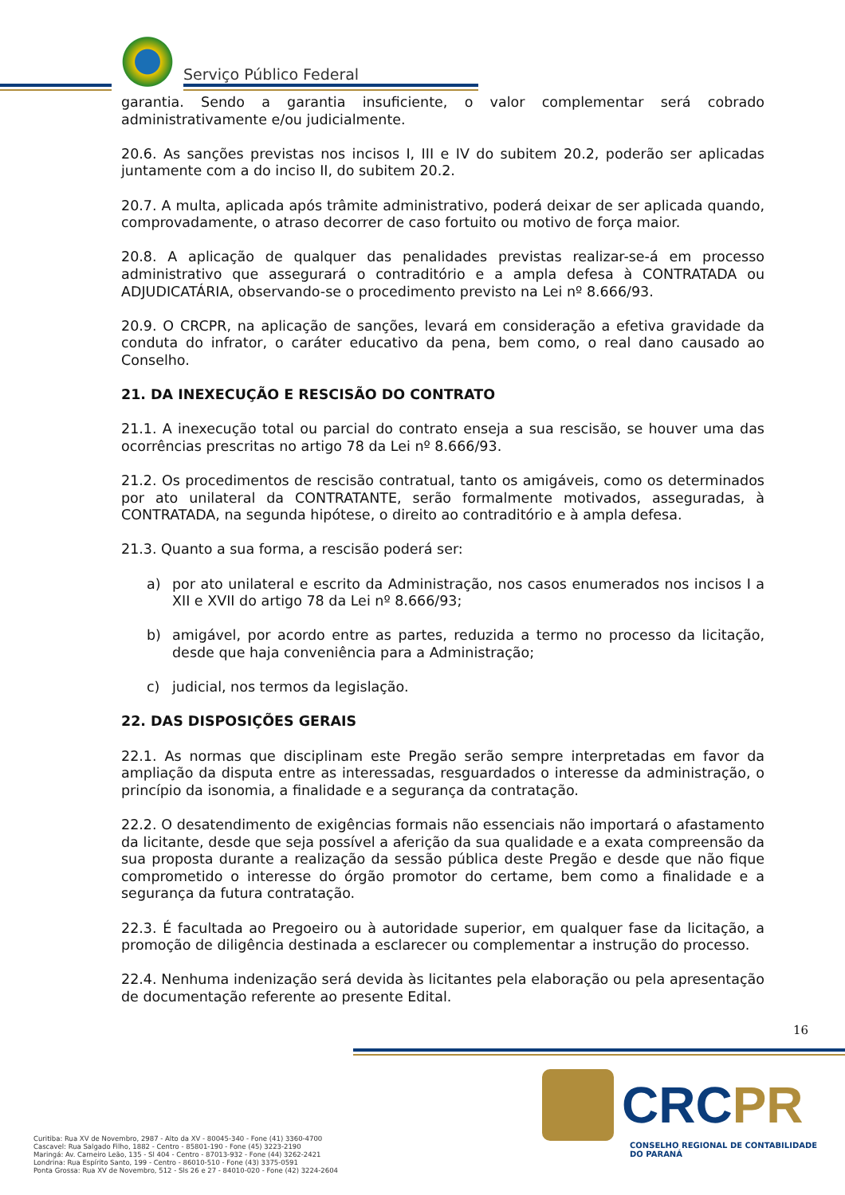Serviço Público Federal
garantia. Sendo a garantia insuficiente, o valor complementar será cobrado administrativamente e/ou judicialmente.
20.6. As sanções previstas nos incisos I, III e IV do subitem 20.2, poderão ser aplicadas juntamente com a do inciso II, do subitem 20.2.
20.7. A multa, aplicada após trâmite administrativo, poderá deixar de ser aplicada quando, comprovadamente, o atraso decorrer de caso fortuito ou motivo de força maior.
20.8. A aplicação de qualquer das penalidades previstas realizar-se-á em processo administrativo que assegurará o contraditório e a ampla defesa à CONTRATADA ou ADJUDICATÁRIA, observando-se o procedimento previsto na Lei nº 8.666/93.
20.9. O CRCPR, na aplicação de sanções, levará em consideração a efetiva gravidade da conduta do infrator, o caráter educativo da pena, bem como, o real dano causado ao Conselho.
21. DA INEXECUÇÃO E RESCISÃO DO CONTRATO
21.1. A inexecução total ou parcial do contrato enseja a sua rescisão, se houver uma das ocorrências prescritas no artigo 78 da Lei nº 8.666/93.
21.2. Os procedimentos de rescisão contratual, tanto os amigáveis, como os determinados por ato unilateral da CONTRATANTE, serão formalmente motivados, asseguradas, à CONTRATADA, na segunda hipótese, o direito ao contraditório e à ampla defesa.
21.3. Quanto a sua forma, a rescisão poderá ser:
a) por ato unilateral e escrito da Administração, nos casos enumerados nos incisos I a XII e XVII do artigo 78 da Lei nº 8.666/93;
b) amigável, por acordo entre as partes, reduzida a termo no processo da licitação, desde que haja conveniência para a Administração;
c) judicial, nos termos da legislação.
22. DAS DISPOSIÇÕES GERAIS
22.1. As normas que disciplinam este Pregão serão sempre interpretadas em favor da ampliação da disputa entre as interessadas, resguardados o interesse da administração, o princípio da isonomia, a finalidade e a segurança da contratação.
22.2. O desatendimento de exigências formais não essenciais não importará o afastamento da licitante, desde que seja possível a aferição da sua qualidade e a exata compreensão da sua proposta durante a realização da sessão pública deste Pregão e desde que não fique comprometido o interesse do órgão promotor do certame, bem como a finalidade e a segurança da futura contratação.
22.3. É facultada ao Pregoeiro ou à autoridade superior, em qualquer fase da licitação, a promoção de diligência destinada a esclarecer ou complementar a instrução do processo.
22.4. Nenhuma indenização será devida às licitantes pela elaboração ou pela apresentação de documentação referente ao presente Edital.
16
CRCPR
CONSELHO REGIONAL DE CONTABILIDADE
DO PARANÁ
Curitiba: Rua XV de Novembro, 2987 - Alto da XV - 80045-340 - Fone (41) 3360-4700
Cascavel: Rua Salgado Filho, 1882 - Centro - 85801-190 - Fone (45) 3223-2190
Maringá: Av. Carneiro Leão, 135 - Sl 404 - Centro - 87013-932 - Fone (44) 3262-2421
Londrina: Rua Espírito Santo, 199 - Centro - 86010-510 - Fone (43) 3375-0591
Ponta Grossa: Rua XV de Novembro, 512 - Sls 26 e 27 - 84010-020 - Fone (42) 3224-2604